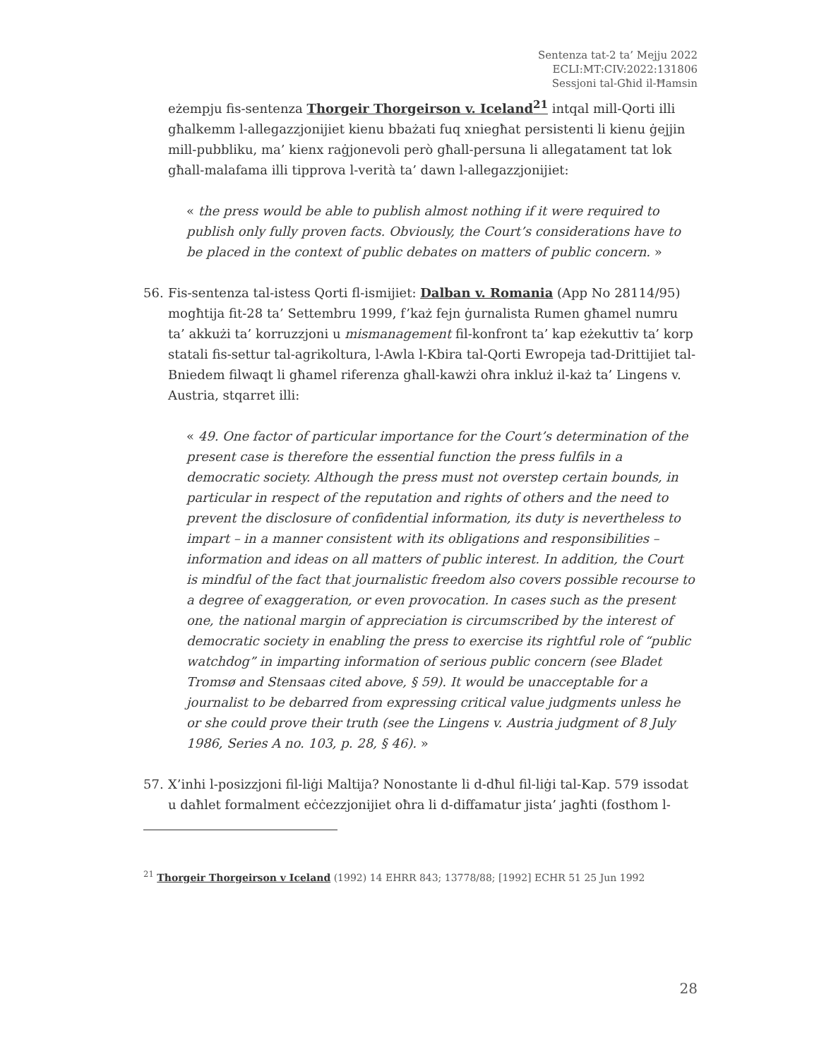Sentenza tat-2 ta’ Mejju 2022
ECLI:MT:CIV:2022:131806
Sessjoni tal-Għid il-Ħamsin
eżempju fis-sentenza Thorgeir Thorgeirson v. Iceland<sup>21</sup> intqal mill-Qorti illi għalkemm l-allegazzjonijiet kienu bbażati fuq xniegħat persistenti li kienu ġejjin mill-pubbliku, ma’ kienx raġjonevoli però għall-persuna li allegatament tat lok għall-malafama illi tipprova l-verità ta’ dawn l-allegazzjonijiet:
« the press would be able to publish almost nothing if it were required to publish only fully proven facts. Obviously, the Court’s considerations have to be placed in the context of public debates on matters of public concern. »
56. Fis-sentenza tal-istess Qorti fl-ismijiet: Dalban v. Romania (App No 28114/95) mogħtija fit-28 ta’ Settembru 1999, f’każ fejn ġurnalista Rumen għamel numru ta’ akkużi ta’ korruzzjoni u mismanagement fil-konfront ta’ kap eżekuttiv ta’ korp statali fis-settur tal-agrikoltura, l-Awla l-Kbira tal-Qorti Ewropeja tad-Drittijiet tal-Bniedem filwaqt li għamel riferenza għall-kawżi oħra inkluż il-każ ta’ Lingens v. Austria, stqarret illi:
« 49. One factor of particular importance for the Court’s determination of the present case is therefore the essential function the press fulfils in a democratic society. Although the press must not overstep certain bounds, in particular in respect of the reputation and rights of others and the need to prevent the disclosure of confidential information, its duty is nevertheless to impart – in a manner consistent with its obligations and responsibilities – information and ideas on all matters of public interest. In addition, the Court is mindful of the fact that journalistic freedom also covers possible recourse to a degree of exaggeration, or even provocation. In cases such as the present one, the national margin of appreciation is circumscribed by the interest of democratic society in enabling the press to exercise its rightful role of “public watchdog” in imparting information of serious public concern (see Bladet Tromsø and Stensaas cited above, § 59). It would be unacceptable for a journalist to be debarred from expressing critical value judgments unless he or she could prove their truth (see the Lingens v. Austria judgment of 8 July 1986, Series A no. 103, p. 28, § 46). »
57. X’inhi l-posizzjoni fil-liġi Maltija? Nonostante li d-dħul fil-liġi tal-Kap. 579 issodat u daħlet formalment eċċezzjonijiet oħra li d-diffamatur jista’ jagħti (fosthom l-
<sup>21</sup> Thorgeir Thorgeirson v Iceland (1992) 14 EHRR 843; 13778/88; [1992] ECHR 51 25 Jun 1992
28